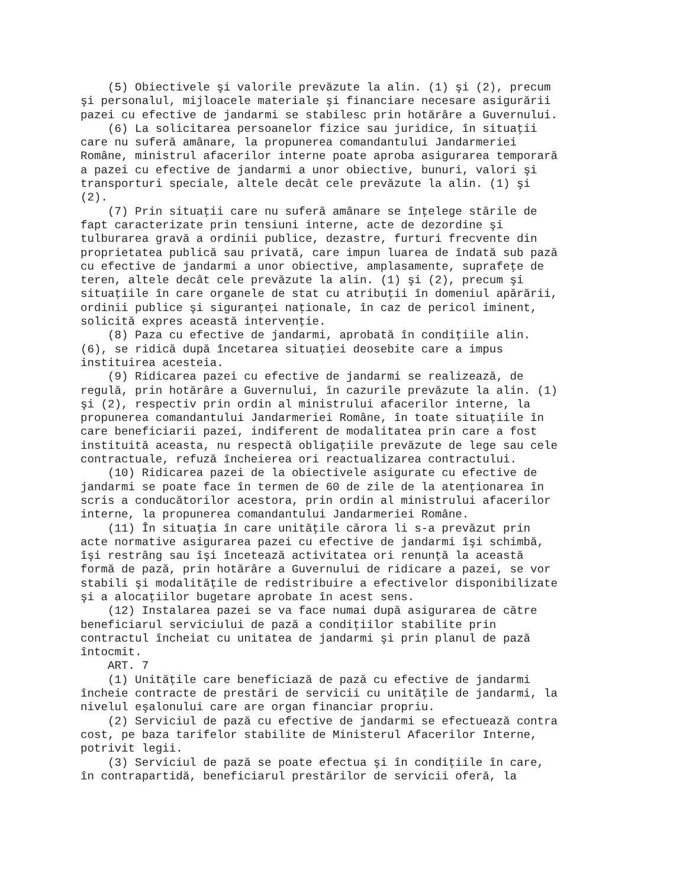(5) Obiectivele şi valorile prevăzute la alin. (1) şi (2), precum
şi personalul, mijloacele materiale şi financiare necesare asigurării
pazei cu efective de jandarmi se stabilesc prin hotărâre a Guvernului.
    (6) La solicitarea persoanelor fizice sau juridice, în situaţii
care nu suferă amânare, la propunerea comandantului Jandarmeriei
Române, ministrul afacerilor interne poate aproba asigurarea temporară
a pazei cu efective de jandarmi a unor obiective, bunuri, valori şi
transporturi speciale, altele decât cele prevăzute la alin. (1) şi
(2).
    (7) Prin situaţii care nu suferă amânare se înţelege stările de
fapt caracterizate prin tensiuni interne, acte de dezordine şi
tulburarea gravă a ordinii publice, dezastre, furturi frecvente din
proprietatea publică sau privată, care impun luarea de îndată sub pază
cu efective de jandarmi a unor obiective, amplasamente, suprafeţe de
teren, altele decât cele prevăzute la alin. (1) şi (2), precum şi
situaţiile în care organele de stat cu atribuţii în domeniul apărării,
ordinii publice şi siguranţei naţionale, în caz de pericol iminent,
solicită expres această intervenţie.
    (8) Paza cu efective de jandarmi, aprobată în condiţiile alin.
(6), se ridică după încetarea situaţiei deosebite care a impus
instituirea acesteia.
    (9) Ridicarea pazei cu efective de jandarmi se realizează, de
regulă, prin hotărâre a Guvernului, în cazurile prevăzute la alin. (1)
şi (2), respectiv prin ordin al ministrului afacerilor interne, la
propunerea comandantului Jandarmeriei Române, în toate situaţiile în
care beneficiarii pazei, indiferent de modalitatea prin care a fost
instituită aceasta, nu respectă obligaţiile prevăzute de lege sau cele
contractuale, refuză încheierea ori reactualizarea contractului.
    (10) Ridicarea pazei de la obiectivele asigurate cu efective de
jandarmi se poate face în termen de 60 de zile de la atenţionarea în
scris a conducătorilor acestora, prin ordin al ministrului afacerilor
interne, la propunerea comandantului Jandarmeriei Române.
    (11) În situaţia în care unităţile cărora li s-a prevăzut prin
acte normative asigurarea pazei cu efective de jandarmi îşi schimbă,
îşi restrâng sau îşi încetează activitatea ori renunţă la această
formă de pază, prin hotărâre a Guvernului de ridicare a pazei, se vor
stabili şi modalităţile de redistribuire a efectivelor disponibilizate
şi a alocaţiilor bugetare aprobate în acest sens.
    (12) Instalarea pazei se va face numai după asigurarea de către
beneficiarul serviciului de pază a condiţiilor stabilite prin
contractul încheiat cu unitatea de jandarmi şi prin planul de pază
întocmit.
    ART. 7
    (1) Unităţile care beneficiază de pază cu efective de jandarmi
încheie contracte de prestări de servicii cu unităţile de jandarmi, la
nivelul eşalonului care are organ financiar propriu.
    (2) Serviciul de pază cu efective de jandarmi se efectuează contra
cost, pe baza tarifelor stabilite de Ministerul Afacerilor Interne,
potrivit legii.
    (3) Serviciul de pază se poate efectua şi în condiţiile în care,
în contrapartidă, beneficiarul prestărilor de servicii oferă, la